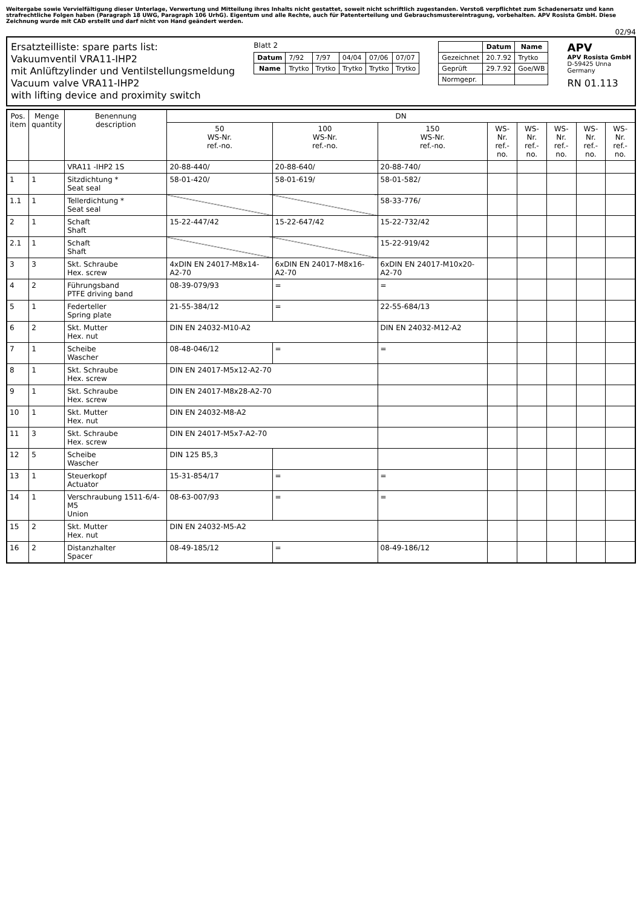Weitergabe sowie Vervielfältigung dieser Unterlage, Verwertung und Mitteilung ihres Inhalts nicht gestattet, soweit nicht schriftlich zugestanden. Verstoß verpflichtet zum Schadenersatz und kann strafrechtliche Folgen haben (Paragraph 18 UWG, Paragraph 106 UrhG). Eigentum und alle Rechte, auch für Patenterteilung und Gebrauchsmustereintragung, vorbehalten. APV Rosista GmbH. Diese Zeichnung wurde mit CAD erstellt und darf nicht von Hand geändert werden.
02/94
Ersatzteilliste: spare parts list:
Vakuumventil VRA11-IHP2
mit Anlüftzylinder und Ventilstellungsmeldung
Vacuum valve VRA11-IHP2
with lifting device and proximity switch
Blatt 2
| Datum | 7/92 | 7/97 | 04/04 | 07/06 | 07/07 |
| Name | Trytko | Trytko | Trytko | Trytko | Trytko |
| | Datum | Name |
| Gezeichnet | 20.7.92 | Trytko |
| Geprüft | 29.7.92 | Goe/WB |
| Normgepr. | | |
APV
APV Rosista GmbH
D-59425 Unna
Germany
RN 01.113
| Pos. item | Menge quantity | Benennung description | DN | | | | | | | |
| --- | --- | --- | --- | --- | --- | --- | --- | --- | --- | --- |
| | | | 50 WS-Nr. ref.-no. | 100 WS-Nr. ref.-no. | 150 WS-Nr. ref.-no. | WS-Nr. ref.-no. | WS-Nr. ref.-no. | WS-Nr. ref.-no. | WS-Nr. ref.-no. | WS-Nr. ref.-no. |
| | | VRA11 -IHP2 1S | 20-88-440/ | 20-88-640/ | 20-88-740/ | | | | | |
| 1 | 1 | Sitzdichtung * Seat seal | 58-01-420/ | 58-01-619/ | 58-01-582/ | | | | | |
| 1.1 | 1 | Tellerdichtung * Seat seal | | | 58-33-776/ | | | | | |
| 2 | 1 | Schaft Shaft | 15-22-447/42 | 15-22-647/42 | 15-22-732/42 | | | | | |
| 2.1 | 1 | Schaft Shaft | | | 15-22-919/42 | | | | | |
| 3 | 3 | Skt. Schraube Hex. screw | 4xDIN EN 24017-M8x14-A2-70 | 6xDIN EN 24017-M8x16-A2-70 | 6xDIN EN 24017-M10x20-A2-70 | | | | | |
| 4 | 2 | Führungsband PTFE driving band | 08-39-079/93 | = | = | | | | | |
| 5 | 1 | Federteller Spring plate | 21-55-384/12 | = | 22-55-684/13 | | | | | |
| 6 | 2 | Skt. Mutter Hex. nut | DIN EN 24032-M10-A2 | | DIN EN 24032-M12-A2 | | | | | |
| 7 | 1 | Scheibe Wascher | 08-48-046/12 | = | = | | | | | |
| 8 | 1 | Skt. Schraube Hex. screw | DIN EN 24017-M5x12-A2-70 | | | | | | | |
| 9 | 1 | Skt. Schraube Hex. screw | DIN EN 24017-M8x28-A2-70 | | | | | | | |
| 10 | 1 | Skt. Mutter Hex. nut | DIN EN 24032-M8-A2 | | | | | | | |
| 11 | 3 | Skt. Schraube Hex. screw | DIN EN 24017-M5x7-A2-70 | | | | | | | |
| 12 | 5 | Scheibe Wascher | DIN 125 B5,3 | | | | | | | |
| 13 | 1 | Steuerkopf Actuator | 15-31-854/17 | = | = | | | | | |
| 14 | 1 | Verschraubung 1511-6/4-M5 Union | 08-63-007/93 | = | = | | | | | |
| 15 | 2 | Skt. Mutter Hex. nut | DIN EN 24032-M5-A2 | | | | | | | |
| 16 | 2 | Distanzhalter Spacer | 08-49-185/12 | = | 08-49-186/12 | | | | | |